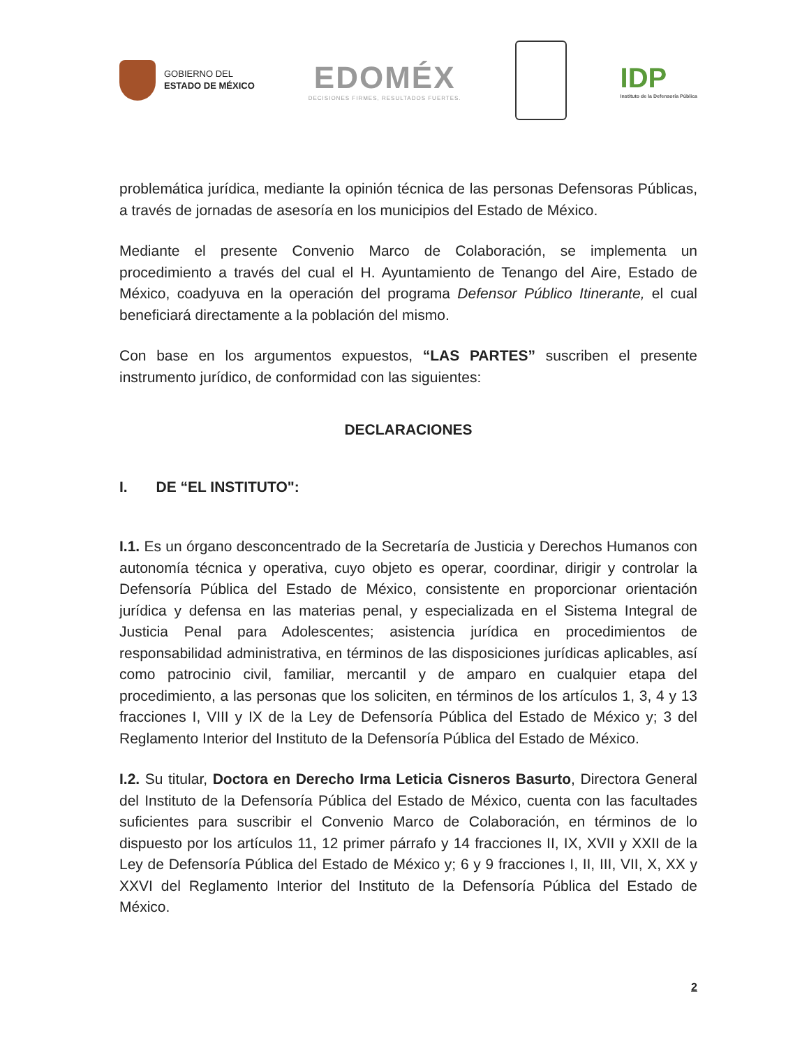GOBIERNO DEL
ESTADO DE MÉXICO
EDOMÉX
DECISIONES FIRMES, RESULTADOS FUERTES.
IDP
Instituto de la Defensoría Pública
problemática jurídica, mediante la opinión técnica de las personas Defensoras Públicas, a través de jornadas de asesoría en los municipios del Estado de México.
Mediante el presente Convenio Marco de Colaboración, se implementa un procedimiento a través del cual el H. Ayuntamiento de Tenango del Aire, Estado de México, coadyuva en la operación del programa Defensor Público Itinerante, el cual beneficiará directamente a la población del mismo.
Con base en los argumentos expuestos, “LAS PARTES” suscriben el presente instrumento jurídico, de conformidad con las siguientes:
DECLARACIONES
I. DE “EL INSTITUTO":
I.1. Es un órgano desconcentrado de la Secretaría de Justicia y Derechos Humanos con autonomía técnica y operativa, cuyo objeto es operar, coordinar, dirigir y controlar la Defensoría Pública del Estado de México, consistente en proporcionar orientación jurídica y defensa en las materias penal, y especializada en el Sistema Integral de Justicia Penal para Adolescentes; asistencia jurídica en procedimientos de responsabilidad administrativa, en términos de las disposiciones jurídicas aplicables, así como patrocinio civil, familiar, mercantil y de amparo en cualquier etapa del procedimiento, a las personas que los soliciten, en términos de los artículos 1, 3, 4 y 13 fracciones I, VIII y IX de la Ley de Defensoría Pública del Estado de México y; 3 del Reglamento Interior del Instituto de la Defensoría Pública del Estado de México.
I.2. Su titular, Doctora en Derecho Irma Leticia Cisneros Basurto, Directora General del Instituto de la Defensoría Pública del Estado de México, cuenta con las facultades suficientes para suscribir el Convenio Marco de Colaboración, en términos de lo dispuesto por los artículos 11, 12 primer párrafo y 14 fracciones II, IX, XVII y XXII de la Ley de Defensoría Pública del Estado de México y; 6 y 9 fracciones I, II, III, VII, X, XX y XXVI del Reglamento Interior del Instituto de la Defensoría Pública del Estado de México.
2